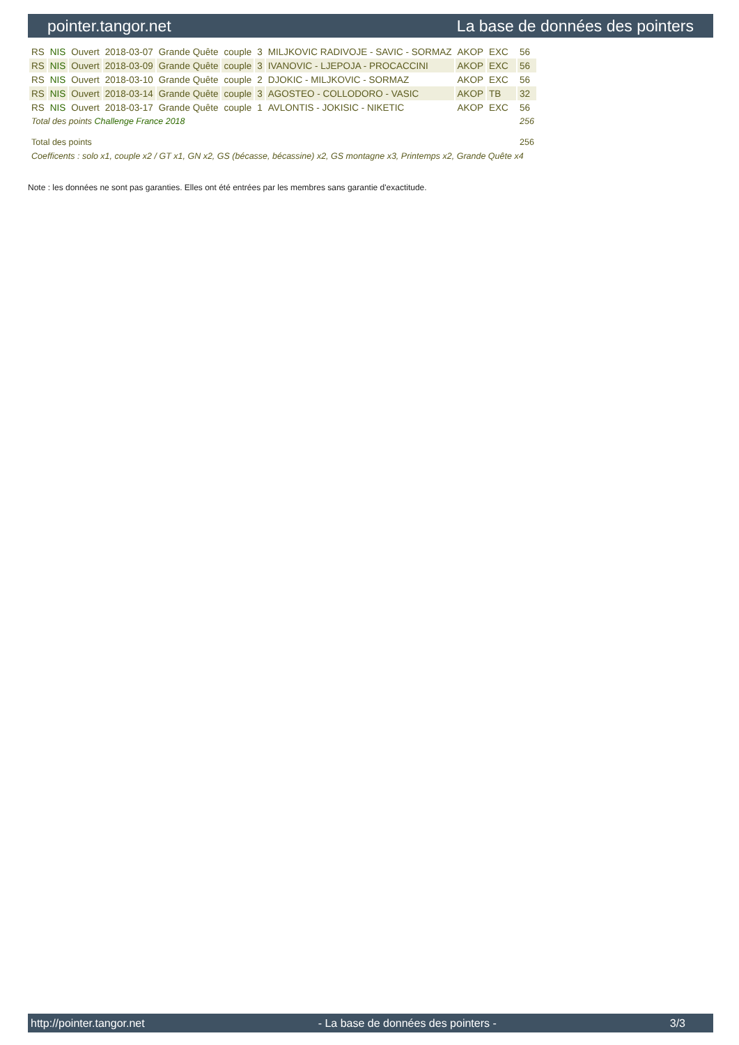pointer.tangor.net La base de données des pointers
| RS | NIS | Ouvert | 2018-03-07 | Grande Quête | couple | 3 | MILJKOVIC RADIVOJE - SAVIC - SORMAZ | AKOP | EXC | 56 |
| RS | NIS | Ouvert | 2018-03-09 | Grande Quête | couple | 3 | IVANOVIC - LJEPOJA - PROCACCINI | AKOP | EXC | 56 |
| RS | NIS | Ouvert | 2018-03-10 | Grande Quête | couple | 2 | DJOKIC - MILJKOVIC - SORMAZ | AKOP | EXC | 56 |
| RS | NIS | Ouvert | 2018-03-14 | Grande Quête | couple | 3 | AGOSTEO - COLLODORO - VASIC | AKOP | TB | 32 |
| RS | NIS | Ouvert | 2018-03-17 | Grande Quête | couple | 1 | AVLONTIS - JOKISIC - NIKETIC | AKOP | EXC | 56 |
| Total des points Challenge France 2018 | | | | | | | | | | 256 |
| Total des points | | | | | | | | | | 256 |
| Coefficents : solo x1, couple x2 / GT x1, GN x2, GS (bécasse, bécassine) x2, GS montagne x3, Printemps x2, Grande Quête x4 | | | | | | | | | | |
Note : les données ne sont pas garanties. Elles ont été entrées par les membres sans garantie d'exactitude.
http://pointer.tangor.net - La base de données des pointers - 3/3